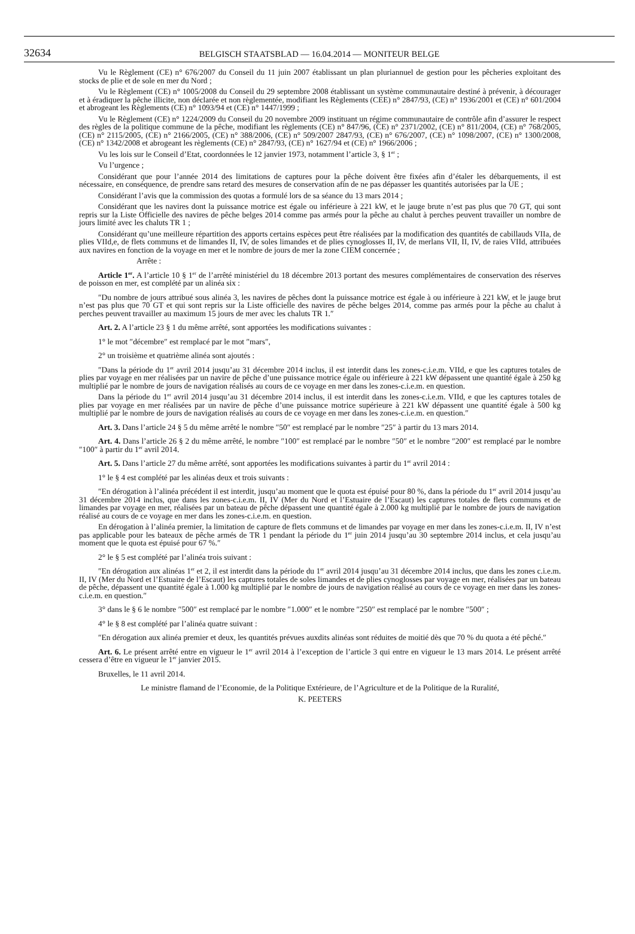32634 BELGISCH STAATSBLAD — 16.04.2014 — MONITEUR BELGE
Vu le Règlement (CE) n° 676/2007 du Conseil du 11 juin 2007 établissant un plan pluriannuel de gestion pour les pêcheries exploitant des stocks de plie et de sole en mer du Nord ;
Vu le Règlement (CE) n° 1005/2008 du Conseil du 29 septembre 2008 établissant un système communautaire destiné à prévenir, à décourager et à éradiquer la pêche illicite, non déclarée et non règlementée, modifiant les Règlements (CEE) n° 2847/93, (CE) n° 1936/2001 et (CE) n° 601/2004 et abrogeant les Règlements (CE) n° 1093/94 et (CE) n° 1447/1999 ;
Vu le Règlement (CE) n° 1224/2009 du Conseil du 20 novembre 2009 instituant un régime communautaire de contrôle afin d’assurer le respect des règles de la politique commune de la pêche, modifiant les règlements (CE) n° 847/96, (CE) n° 2371/2002, (CE) n° 811/2004, (CE) n° 768/2005, (CE) n° 2115/2005, (CE) n° 2166/2005, (CE) n° 388/2006, (CE) n° 509/2007 2847/93, (CE) n° 676/2007, (CE) n° 1098/2007, (CE) n° 1300/2008, (CE) n° 1342/2008 et abrogeant les règlements (CE) n° 2847/93, (CE) n° 1627/94 et (CE) n° 1966/2006 ;
Vu les lois sur le Conseil d’Etat, coordonnées le 12 janvier 1973, notamment l’article 3, § 1<sup>er</sup> ;
Vu l’urgence ;
Considérant que pour l’année 2014 des limitations de captures pour la pêche doivent être fixées afin d’étaler les débarquements, il est nécessaire, en conséquence, de prendre sans retard des mesures de conservation afin de ne pas dépasser les quantités autorisées par la UE ;
Considérant l’avis que la commission des quotas a formulé lors de sa séance du 13 mars 2014 ;
Considérant que les navires dont la puissance motrice est égale ou inférieure à 221 kW, et le jauge brute n’est pas plus que 70 GT, qui sont repris sur la Liste Officielle des navires de pêche belges 2014 comme pas armés pour la pêche au chalut à perches peuvent travailler un nombre de jours limité avec les chaluts TR 1 ;
Considérant qu’une meilleure répartition des apports certains espèces peut être réalisées par la modification des quantités de cabillauds VIIa, de plies VIId,e, de flets communs et de limandes II, IV, de soles limandes et de plies cynoglosses II, IV, de merlans VII, II, IV, de raies VIId, attribuées aux navires en fonction de la voyage en mer et le nombre de jours de mer la zone CIEM concernée ;
Arrête :
Article 1<sup>er</sup>. A l’article 10 § 1<sup>er</sup> de l’arrêté ministériel du 18 décembre 2013 portant des mesures complémentaires de conservation des réserves de poisson en mer, est complété par un alinéa six :
″Du nombre de jours attribué sous alinéa 3, les navires de pêches dont la puissance motrice est égale à ou inférieure à 221 kW, et le jauge brut n’est pas plus que 70 GT et qui sont repris sur la Liste officielle des navires de pêche belges 2014, comme pas armés pour la pêche au chalut à perches peuvent travailler au maximum 15 jours de mer avec les chaluts TR 1.″
Art. 2. A l’article 23 § 1 du même arrêté, sont apportées les modifications suivantes :
1° le mot ″décembre″ est remplacé par le mot ″mars″,
2° un troisième et quatrième alinéa sont ajoutés :
″Dans la période du 1<sup>er</sup> avril 2014 jusqu’au 31 décembre 2014 inclus, il est interdit dans les zones-c.i.e.m. VIId, e que les captures totales de plies par voyage en mer réalisées par un navire de pêche d’une puissance motrice égale ou inférieure à 221 kW dépassent une quantité égale à 250 kg multiplié par le nombre de jours de navigation réalisés au cours de ce voyage en mer dans les zones-c.i.e.m. en question.
Dans la période du 1<sup>er</sup> avril 2014 jusqu’au 31 décembre 2014 inclus, il est interdit dans les zones-c.i.e.m. VIId, e que les captures totales de plies par voyage en mer réalisées par un navire de pêche d’une puissance motrice supérieure à 221 kW dépassent une quantité égale à 500 kg multiplié par le nombre de jours de navigation réalisés au cours de ce voyage en mer dans les zones-c.i.e.m. en question.″
Art. 3. Dans l’article 24 § 5 du même arrêté le nombre ″50″ est remplacé par le nombre ″25″ à partir du 13 mars 2014.
Art. 4. Dans l’article 26 § 2 du même arrêté, le nombre ″100″ est remplacé par le nombre ″50″ et le nombre ″200″ est remplacé par le nombre ″100″ à partir du 1<sup>er</sup> avril 2014.
Art. 5. Dans l’article 27 du même arrêté, sont apportées les modifications suivantes à partir du 1<sup>er</sup> avril 2014 :
1° le § 4 est complété par les alinéas deux et trois suivants :
″En dérogation à l’alinéa précédent il est interdit, jusqu’au moment que le quota est épuisé pour 80 %, dans la période du 1<sup>er</sup> avril 2014 jusqu’au 31 décembre 2014 inclus, que dans les zones-c.i.e.m. II, IV (Mer du Nord et l’Estuaire de l’Escaut) les captures totales de flets communs et de limandes par voyage en mer, réalisées par un bateau de pêche dépassent une quantité égale à 2.000 kg multiplié par le nombre de jours de navigation réalisé au cours de ce voyage en mer dans les zones-c.i.e.m. en question.
En dérogation à l’alinéa premier, la limitation de capture de flets communs et de limandes par voyage en mer dans les zones-c.i.e.m. II, IV n’est pas applicable pour les bateaux de pêche armés de TR 1 pendant la période du 1<sup>er</sup> juin 2014 jusqu’au 30 septembre 2014 inclus, et cela jusqu’au moment que le quota est épuisé pour 67 %.″
2° le § 5 est complété par l’alinéa trois suivant :
″En dérogation aux alinéas 1<sup>er</sup> et 2, il est interdit dans la période du 1<sup>er</sup> avril 2014 jusqu’au 31 décembre 2014 inclus, que dans les zones c.i.e.m. II, IV (Mer du Nord et l’Estuaire de l’Escaut) les captures totales de soles limandes et de plies cynoglosses par voyage en mer, réalisées par un bateau de pêche, dépassent une quantité égale à 1.000 kg multiplié par le nombre de jours de navigation réalisé au cours de ce voyage en mer dans les zones-c.i.e.m. en question.″
3° dans le § 6 le nombre ″500″ est remplacé par le nombre ″1.000″ et le nombre ″250″ est remplacé par le nombre ″500″ ;
4° le § 8 est complété par l’alinéa quatre suivant :
″En dérogation aux alinéa premier et deux, les quantités prévues auxdits alinéas sont réduites de moitié dès que 70 % du quota a été pêché.″
Art. 6. Le présent arrêté entre en vigueur le 1<sup>er</sup> avril 2014 à l’exception de l’article 3 qui entre en vigueur le 13 mars 2014. Le présent arrêté cessera d’être en vigueur le 1<sup>er</sup> janvier 2015.
Bruxelles, le 11 avril 2014.
Le ministre flamand de l’Economie, de la Politique Extérieure, de l’Agriculture et de la Politique de la Ruralité,
K. PEETERS